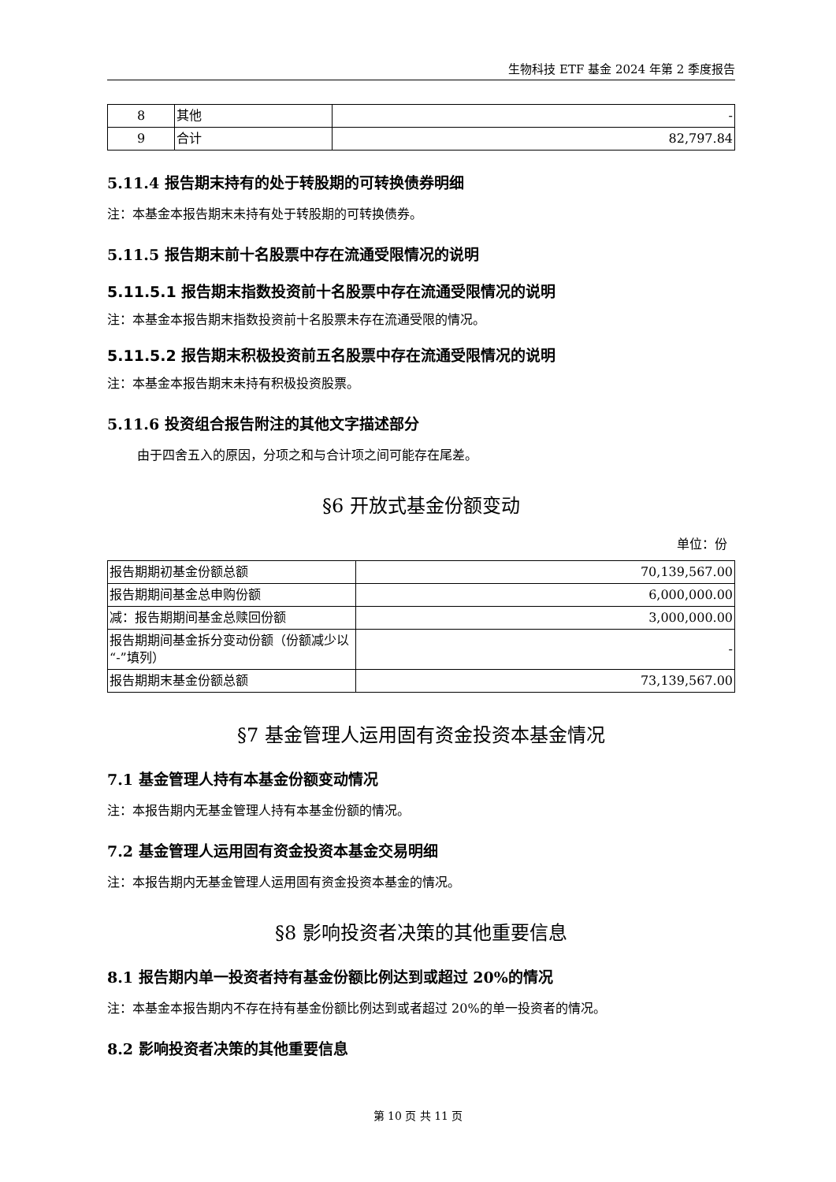生物科技 ETF 基金 2024 年第 2 季度报告
| 8 | 其他 | - |
| 9 | 合计 | 82,797.84 |
5.11.4 报告期末持有的处于转股期的可转换债券明细
注：本基金本报告期末未持有处于转股期的可转换债券。
5.11.5 报告期末前十名股票中存在流通受限情况的说明
5.11.5.1 报告期末指数投资前十名股票中存在流通受限情况的说明
注：本基金本报告期末指数投资前十名股票未存在流通受限的情况。
5.11.5.2 报告期末积极投资前五名股票中存在流通受限情况的说明
注：本基金本报告期末未持有积极投资股票。
5.11.6 投资组合报告附注的其他文字描述部分
由于四舍五入的原因，分项之和与合计项之间可能存在尾差。
§6 开放式基金份额变动
单位：份
| 报告期期初基金份额总额 | 70,139,567.00 |
| 报告期期间基金总申购份额 | 6,000,000.00 |
| 减：报告期期间基金总赎回份额 | 3,000,000.00 |
| 报告期期间基金拆分变动份额（份额减少以“-”填列） | - |
| 报告期期末基金份额总额 | 73,139,567.00 |
§7 基金管理人运用固有资金投资本基金情况
7.1 基金管理人持有本基金份额变动情况
注：本报告期内无基金管理人持有本基金份额的情况。
7.2 基金管理人运用固有资金投资本基金交易明细
注：本报告期内无基金管理人运用固有资金投资本基金的情况。
§8 影响投资者决策的其他重要信息
8.1 报告期内单一投资者持有基金份额比例达到或超过 20%的情况
注：本基金本报告期内不存在持有基金份额比例达到或者超过 20%的单一投资者的情况。
8.2 影响投资者决策的其他重要信息
第 10 页 共 11 页